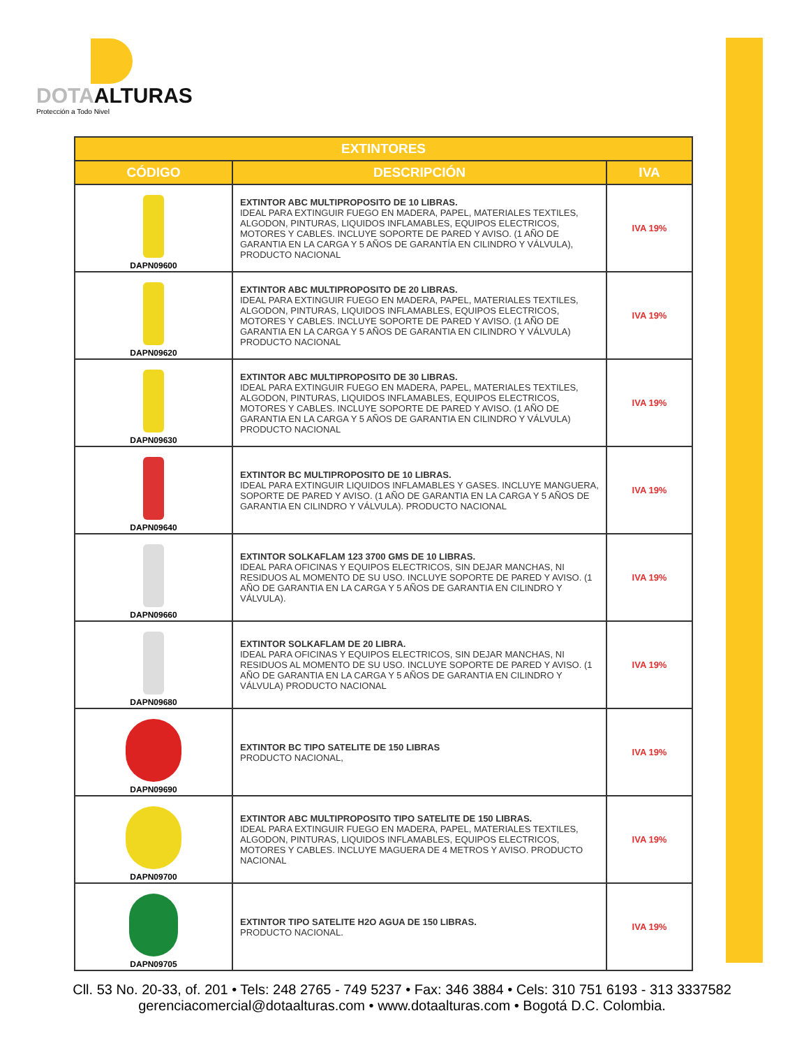DOTAALTURAS
Protección a Todo Nivel
| EXTINTORES | | |
| --- | --- | --- |
| CÓDIGO | DESCRIPCIÓN | IVA |
| DAPN09600 | EXTINTOR ABC MULTIPROPOSITO DE 10 LIBRAS. IDEAL PARA EXTINGUIR FUEGO EN MADERA, PAPEL, MATERIALES TEXTILES, ALGODON, PINTURAS, LIQUIDOS INFLAMABLES, EQUIPOS ELECTRICOS, MOTORES Y CABLES. INCLUYE SOPORTE DE PARED Y AVISO. (1 AÑO DE GARANTIA EN LA CARGA Y 5 AÑOS DE GARANTÍA EN CILINDRO Y VÁLVULA), PRODUCTO NACIONAL | IVA 19% |
| DAPN09620 | EXTINTOR ABC MULTIPROPOSITO DE 20 LIBRAS. IDEAL PARA EXTINGUIR FUEGO EN MADERA, PAPEL, MATERIALES TEXTILES, ALGODON, PINTURAS, LIQUIDOS INFLAMABLES, EQUIPOS ELECTRICOS, MOTORES Y CABLES. INCLUYE SOPORTE DE PARED Y AVISO. (1 AÑO DE GARANTIA EN LA CARGA Y 5 AÑOS DE GARANTIA EN CILINDRO Y VÁLVULA) PRODUCTO NACIONAL | IVA 19% |
| DAPN09630 | EXTINTOR ABC MULTIPROPOSITO DE 30 LIBRAS. IDEAL PARA EXTINGUIR FUEGO EN MADERA, PAPEL, MATERIALES TEXTILES, ALGODON, PINTURAS, LIQUIDOS INFLAMABLES, EQUIPOS ELECTRICOS, MOTORES Y CABLES. INCLUYE SOPORTE DE PARED Y AVISO. (1 AÑO DE GARANTIA EN LA CARGA Y 5 AÑOS DE GARANTIA EN CILINDRO Y VÁLVULA) PRODUCTO NACIONAL | IVA 19% |
| DAPN09640 | EXTINTOR BC MULTIPROPOSITO DE 10 LIBRAS. IDEAL PARA EXTINGUIR LIQUIDOS INFLAMABLES Y GASES. INCLUYE MANGUERA, SOPORTE DE PARED Y AVISO. (1 AÑO DE GARANTIA EN LA CARGA Y 5 AÑOS DE GARANTIA EN CILINDRO Y VÁLVULA). PRODUCTO NACIONAL | IVA 19% |
| DAPN09660 | EXTINTOR SOLKAFLAM 123 3700 GMS DE 10 LIBRAS. IDEAL PARA OFICINAS Y EQUIPOS ELECTRICOS, SIN DEJAR MANCHAS, NI RESIDUOS AL MOMENTO DE SU USO. INCLUYE SOPORTE DE PARED Y AVISO. (1 AÑO DE GARANTIA EN LA CARGA Y 5 AÑOS DE GARANTIA EN CILINDRO Y VÁLVULA). | IVA 19% |
| DAPN09680 | EXTINTOR SOLKAFLAM DE 20 LIBRA. IDEAL PARA OFICINAS Y EQUIPOS ELECTRICOS, SIN DEJAR MANCHAS, NI RESIDUOS AL MOMENTO DE SU USO. INCLUYE SOPORTE DE PARED Y AVISO. (1 AÑO DE GARANTIA EN LA CARGA Y 5 AÑOS DE GARANTIA EN CILINDRO Y VÁLVULA) PRODUCTO NACIONAL | IVA 19% |
| DAPN09690 | EXTINTOR BC TIPO SATELITE DE 150 LIBRAS PRODUCTO NACIONAL, | IVA 19% |
| DAPN09700 | EXTINTOR ABC MULTIPROPOSITO TIPO SATELITE DE 150 LIBRAS. IDEAL PARA EXTINGUIR FUEGO EN MADERA, PAPEL, MATERIALES TEXTILES, ALGODON, PINTURAS, LIQUIDOS INFLAMABLES, EQUIPOS ELECTRICOS, MOTORES Y CABLES. INCLUYE MAGUERA DE 4 METROS Y AVISO. PRODUCTO NACIONAL | IVA 19% |
| DAPN09705 | EXTINTOR TIPO SATELITE H2O AGUA DE 150 LIBRAS. PRODUCTO NACIONAL. | IVA 19% |
Cll. 53 No. 20-33, of. 201 • Tels: 248 2765 - 749 5237 • Fax: 346 3884 • Cels: 310 751 6193 - 313 3337582
gerenciacomercial@dotaalturas.com • www.dotaalturas.com • Bogotá D.C. Colombia.